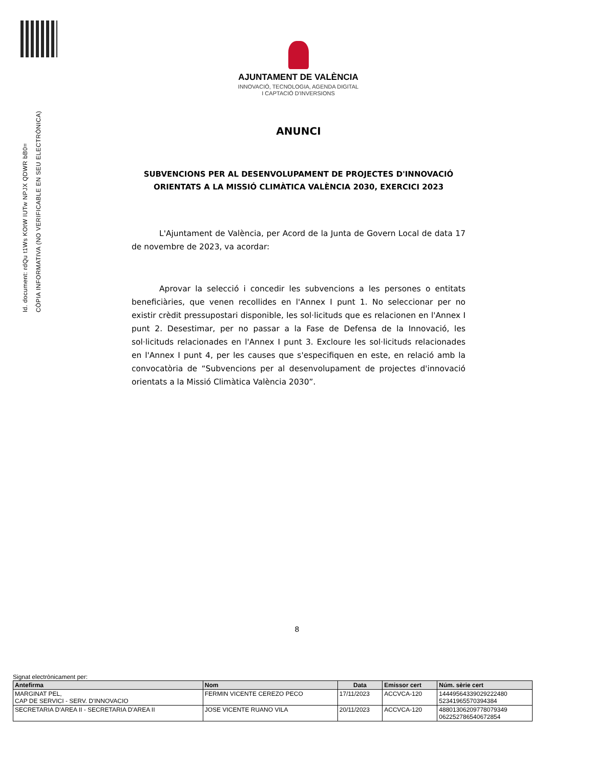Id. document: rdQu t1Ws KOtW IUTw NPJX QDWR bB0=
CÒPIA INFORMATIVA (NO VERIFICABLE EN SEU ELECTRÒNICA)
AJUNTAMENT DE VALÈNCIA
INNOVACIÓ, TECNOLOGIA, AGENDA DIGITAL
I CAPTACIÓ D'INVERSIONS
ANUNCI
SUBVENCIONS PER AL DESENVOLUPAMENT DE PROJECTES D'INNOVACIÓ ORIENTATS A LA MISSIÓ CLIMÀTICA VALÈNCIA 2030, EXERCICI 2023
L'Ajuntament de València, per Acord de la Junta de Govern Local de data 17 de novembre de 2023, va acordar:
Aprovar la selecció i concedir les subvencions a les persones o entitats beneficiàries, que venen recollides en l'Annex I punt 1. No seleccionar per no existir crèdit pressupostari disponible, les sol·licituds que es relacionen en l'Annex I punt 2. Desestimar, per no passar a la Fase de Defensa de la Innovació, les sol·licituds relacionades en l'Annex I punt 3. Excloure les sol·licituds relacionades en l'Annex I punt 4, per les causes que s'especifiquen en este, en relació amb la convocatòria de “Subvencions per al desenvolupament de projectes d'innovació orientats a la Missió Climàtica València 2030”.
8
Signat electrònicament per:
| Antefirma | Nom | Data | Emissor cert | Núm. sèrie cert |
| --- | --- | --- | --- | --- |
| MARGINAT PEL, CAP DE SERVICI - SERV. D'INNOVACIO | FERMIN VICENTE CEREZO PECO | 17/11/2023 | ACCVCA-120 | 14449564339029222480 52341965570394384 |
| SECRETARIA D'AREA II - SECRETARIA D'AREA II | JOSE VICENTE RUANO VILA | 20/11/2023 | ACCVCA-120 | 48801306209778079349 062252786540672854 |